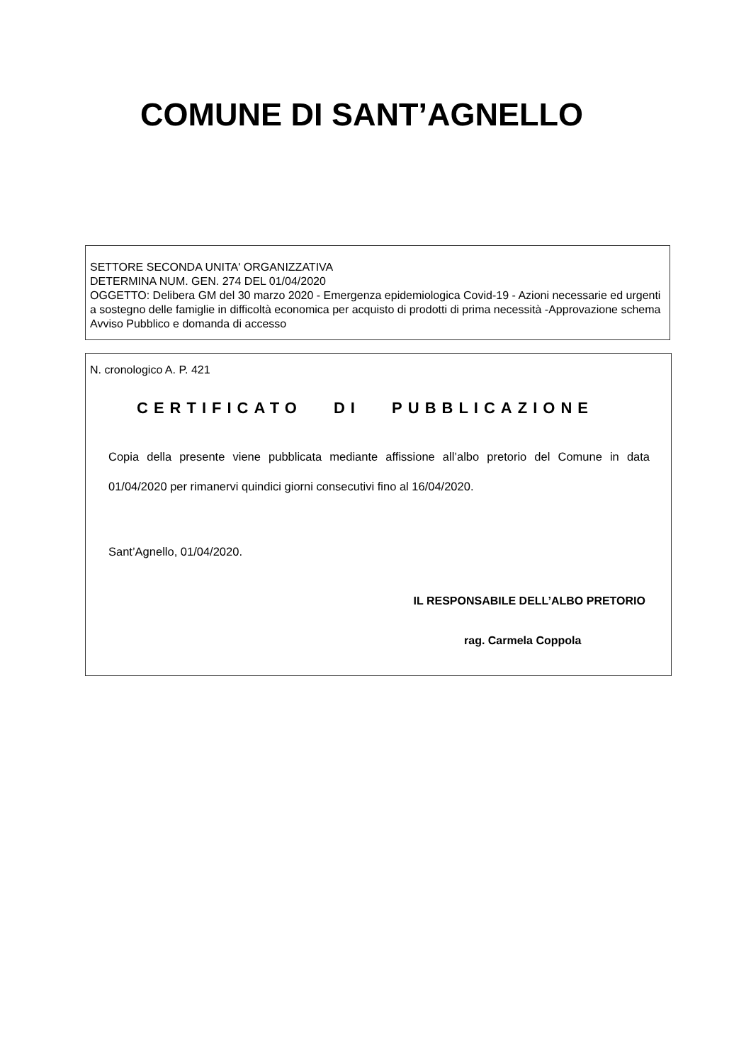COMUNE DI SANT’AGNELLO
SETTORE SECONDA UNITA' ORGANIZZATIVA
DETERMINA NUM. GEN. 274 DEL 01/04/2020
OGGETTO: Delibera GM del 30 marzo 2020 - Emergenza epidemiologica Covid-19 - Azioni necessarie ed urgenti a sostegno delle famiglie in difficoltà economica per acquisto di prodotti di prima necessità -Approvazione schema Avviso Pubblico e domanda di accesso
N. cronologico A. P. 421
CERTIFICATO DI PUBBLICAZIONE
Copia della presente viene pubblicata mediante affissione all’albo pretorio del Comune in data 01/04/2020 per rimanervi quindici giorni consecutivi fino al 16/04/2020.
Sant’Agnello, 01/04/2020.
IL RESPONSABILE DELL’ALBO PRETORIO
rag. Carmela Coppola